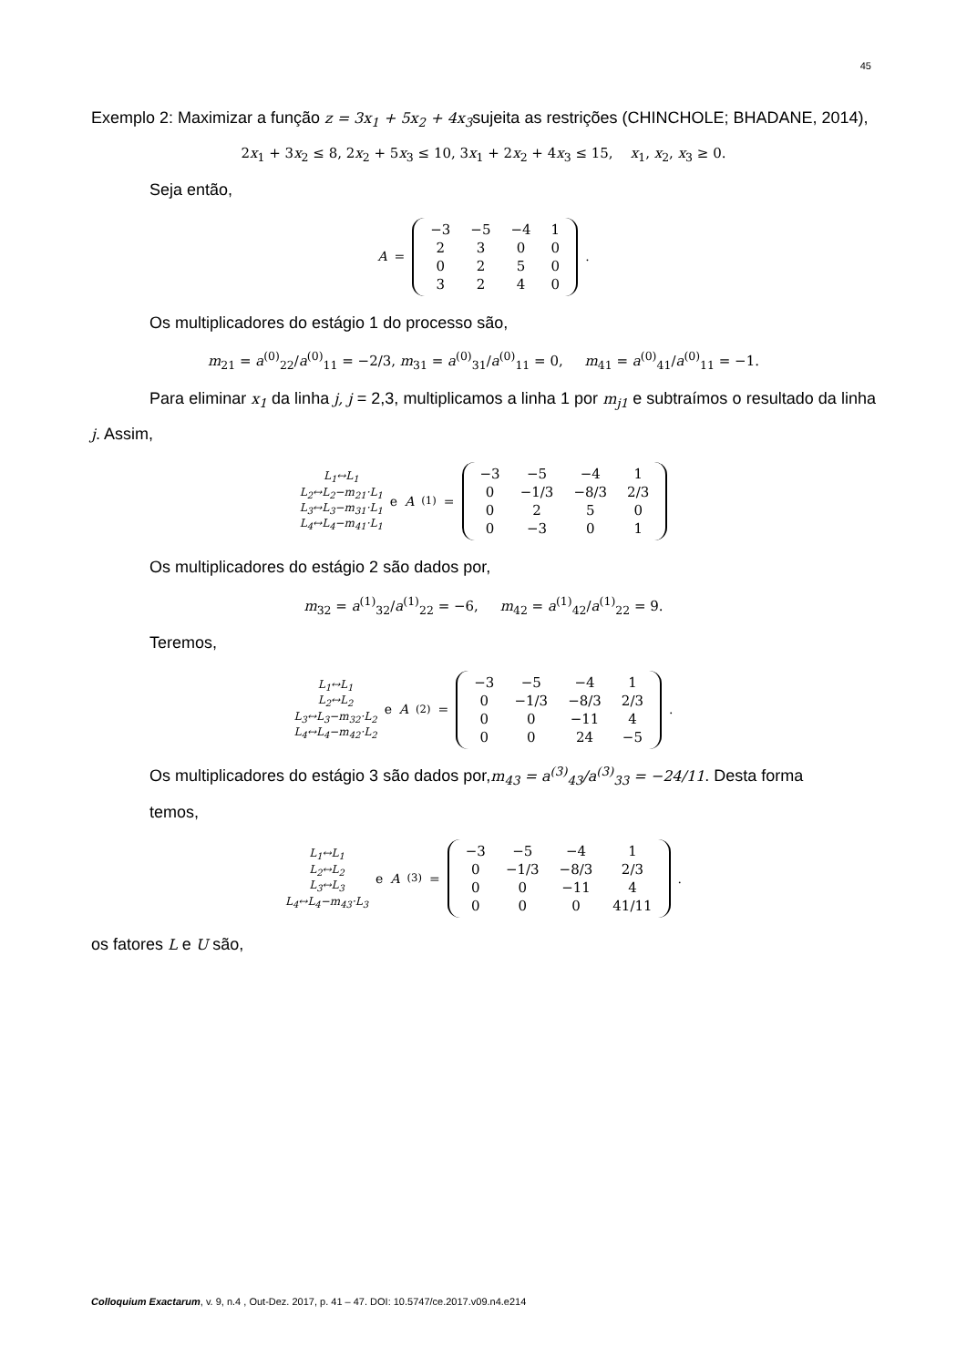45
Exemplo 2: Maximizar a função z = 3x<sub>1</sub> + 5x<sub>2</sub> + 4x<sub>3</sub>sujeita as restrições (CHINCHOLE; BHADANE, 2014),
2x<sub>1</sub> + 3x<sub>2</sub> ≤ 8, 2x<sub>2</sub> + 5x<sub>3</sub> ≤ 10, 3x<sub>1</sub> + 2x<sub>2</sub> + 4x<sub>3</sub> ≤ 15, x<sub>1</sub>, x<sub>2</sub>, x<sub>3</sub> ≥ 0.
Seja então,
A =
| −3 | −5 | −4 | 1 |
| 2 | 3 | 0 | 0 |
| 0 | 2 | 5 | 0 |
| 3 | 2 | 4 | 0 |
.
Os multiplicadores do estágio 1 do processo são,
m<sub>21</sub> = a<sup>(0)</sup><sub>22</sub>/a<sup>(0)</sup><sub>11</sub> = −2/3, m<sub>31</sub> = a<sup>(0)</sup><sub>31</sub>/a<sup>(0)</sup><sub>11</sub> = 0, m<sub>41</sub> = a<sup>(0)</sup><sub>41</sub>/a<sup>(0)</sup><sub>11</sub> = −1.
Para eliminar x<sub>1</sub> da linha j, j = 2,3, multiplicamos a linha 1 por m<sub>j1</sub> e subtraímos o resultado da linha j. Assim,
L<sub>1</sub>↔L<sub>1</sub>
L<sub>2</sub>↔L<sub>2</sub>−m<sub>21</sub>·L<sub>1</sub>
L<sub>3</sub>↔L<sub>3</sub>−m<sub>31</sub>·L<sub>1</sub>
L<sub>4</sub>↔L<sub>4</sub>−m<sub>41</sub>·L<sub>1</sub>
e A<sup>(1)</sup> =
| −3 | −5 | −4 | 1 |
| 0 | −1/3 | −8/3 | 2/3 |
| 0 | 2 | 5 | 0 |
| 0 | −3 | 0 | 1 |
Os multiplicadores do estágio 2 são dados por,
m<sub>32</sub> = a<sup>(1)</sup><sub>32</sub>/a<sup>(1)</sup><sub>22</sub> = −6, m<sub>42</sub> = a<sup>(1)</sup><sub>42</sub>/a<sup>(1)</sup><sub>22</sub> = 9.
Teremos,
L<sub>1</sub>↔L<sub>1</sub>
L<sub>2</sub>↔L<sub>2</sub>
L<sub>3</sub>↔L<sub>3</sub>−m<sub>32</sub>·L<sub>2</sub>
L<sub>4</sub>↔L<sub>4</sub>−m<sub>42</sub>·L<sub>2</sub>
e A<sup>(2)</sup> =
| −3 | −5 | −4 | 1 |
| 0 | −1/3 | −8/3 | 2/3 |
| 0 | 0 | −11 | 4 |
| 0 | 0 | 24 | −5 |
.
Os multiplicadores do estágio 3 são dados por,m<sub>43</sub> = a<sup>(3)</sup><sub>43</sub>/a<sup>(3)</sup><sub>33</sub> = −24/11. Desta forma
temos,
L<sub>1</sub>↔L<sub>1</sub>
L<sub>2</sub>↔L<sub>2</sub>
L<sub>3</sub>↔L<sub>3</sub>
L<sub>4</sub>↔L<sub>4</sub>−m<sub>43</sub>·L<sub>3</sub>
e A<sup>(3)</sup> =
| −3 | −5 | −4 | 1 |
| 0 | −1/3 | −8/3 | 2/3 |
| 0 | 0 | −11 | 4 |
| 0 | 0 | 0 | 41/11 |
.
os fatores L e U são,
Colloquium Exactarum, v. 9, n.4 , Out-Dez. 2017, p. 41 – 47. DOI: 10.5747/ce.2017.v09.n4.e214